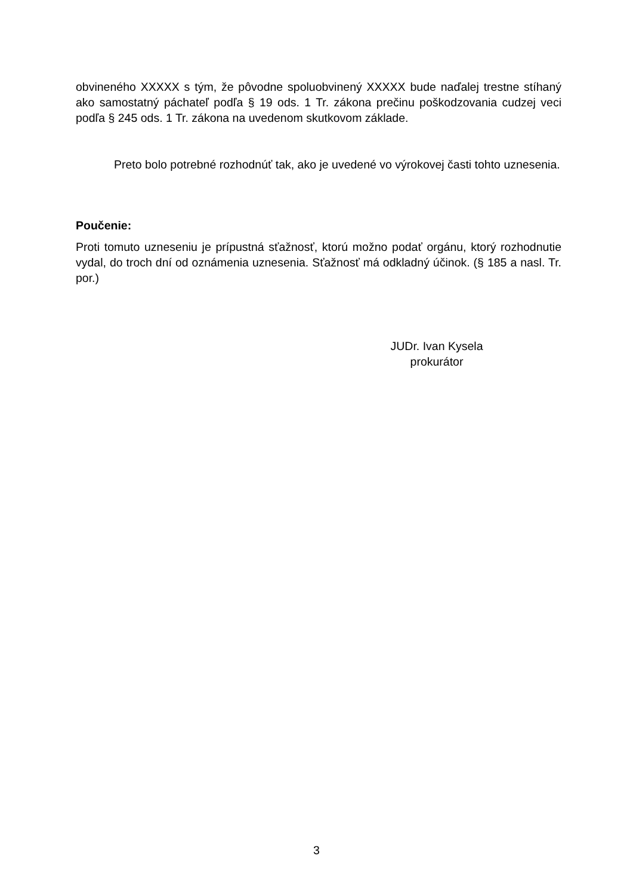obvineného XXXXX s tým, že pôvodne spoluobvinený XXXXX bude naďalej trestne stíhaný ako samostatný páchateľ podľa § 19 ods. 1 Tr. zákona prečinu poškodzovania cudzej veci podľa § 245 ods. 1 Tr. zákona na uvedenom skutkovom základe.
Preto bolo potrebné rozhodnúť tak, ako je uvedené vo výrokovej časti tohto uznesenia.
Poučenie:
Proti tomuto uzneseniu je prípustná sťažnosť, ktorú možno podať orgánu, ktorý rozhodnutie vydal, do troch dní od oznámenia uznesenia. Sťažnosť má odkladný účinok. (§ 185 a nasl. Tr. por.)
JUDr. Ivan Kysela
prokurátor
3